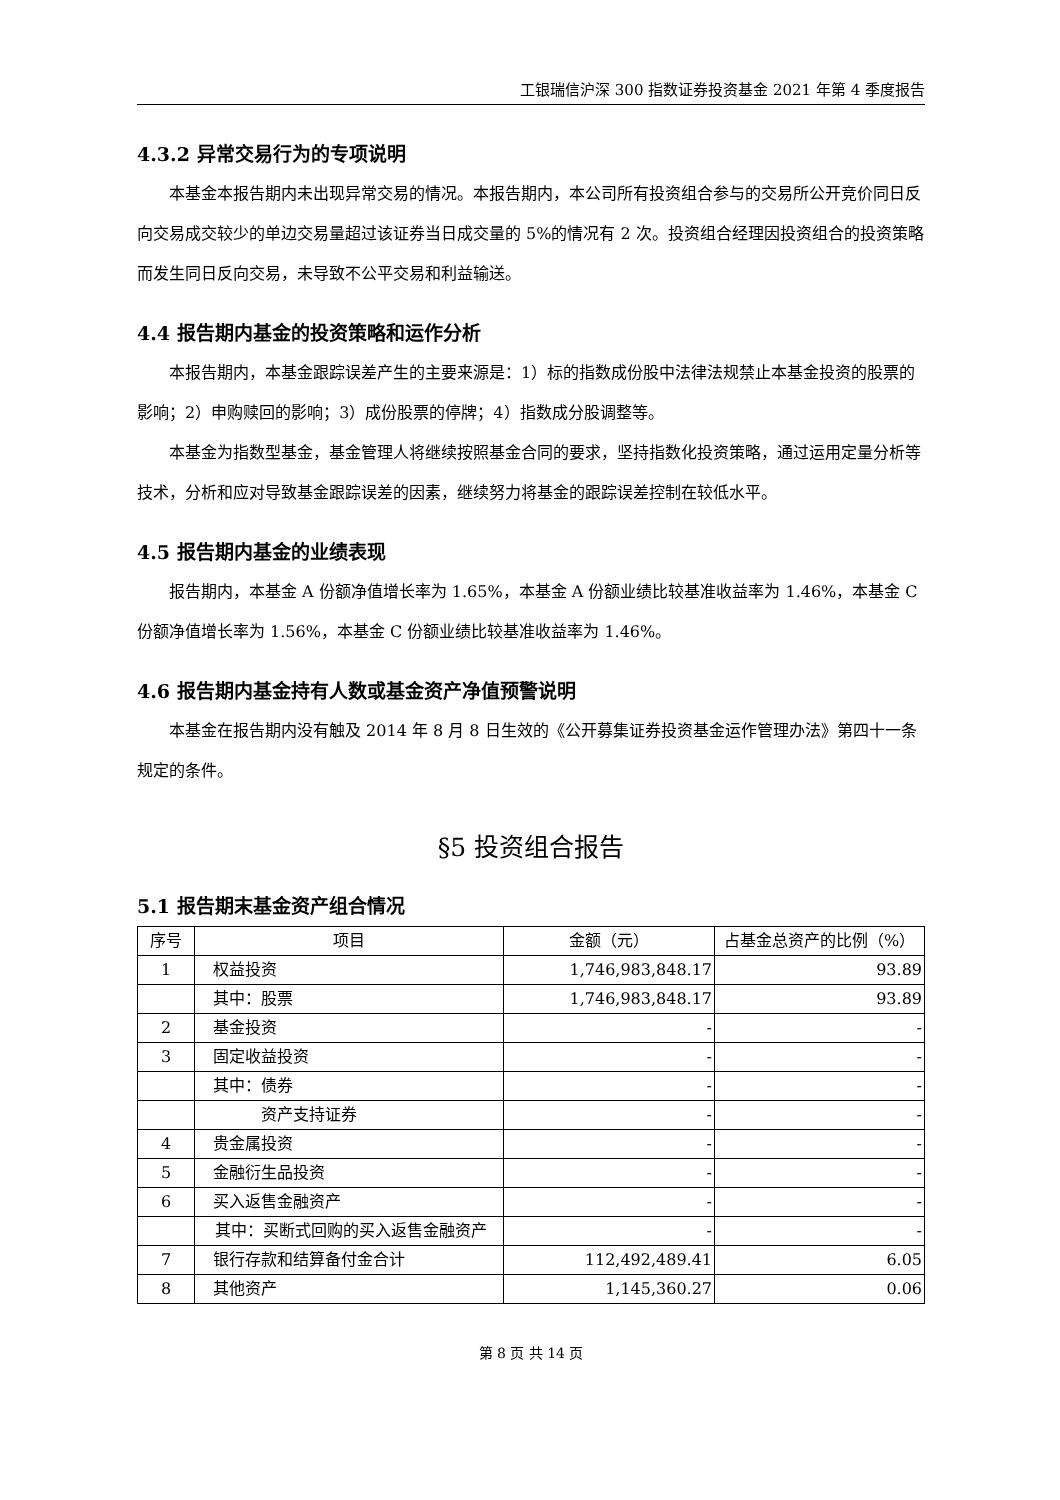工银瑞信沪深 300 指数证券投资基金 2021 年第 4 季度报告
4.3.2 异常交易行为的专项说明
本基金本报告期内未出现异常交易的情况。本报告期内，本公司所有投资组合参与的交易所公开竞价同日反向交易成交较少的单边交易量超过该证券当日成交量的 5%的情况有 2 次。投资组合经理因投资组合的投资策略而发生同日反向交易，未导致不公平交易和利益输送。
4.4 报告期内基金的投资策略和运作分析
本报告期内，本基金跟踪误差产生的主要来源是：1）标的指数成份股中法律法规禁止本基金投资的股票的影响；2）申购赎回的影响；3）成份股票的停牌；4）指数成分股调整等。
本基金为指数型基金，基金管理人将继续按照基金合同的要求，坚持指数化投资策略，通过运用定量分析等技术，分析和应对导致基金跟踪误差的因素，继续努力将基金的跟踪误差控制在较低水平。
4.5 报告期内基金的业绩表现
报告期内，本基金 A 份额净值增长率为 1.65%，本基金 A 份额业绩比较基准收益率为 1.46%，本基金 C 份额净值增长率为 1.56%，本基金 C 份额业绩比较基准收益率为 1.46%。
4.6 报告期内基金持有人数或基金资产净值预警说明
本基金在报告期内没有触及 2014 年 8 月 8 日生效的《公开募集证券投资基金运作管理办法》第四十一条规定的条件。
§5 投资组合报告
5.1 报告期末基金资产组合情况
| 序号 | 项目 | 金额（元） | 占基金总资产的比例（%） |
| --- | --- | --- | --- |
| 1 | 权益投资 | 1,746,983,848.17 | 93.89 |
| | 其中：股票 | 1,746,983,848.17 | 93.89 |
| 2 | 基金投资 | - | - |
| 3 | 固定收益投资 | - | - |
| | 其中：债券 | - | - |
| | 资产支持证券 | - | - |
| 4 | 贵金属投资 | - | - |
| 5 | 金融衍生品投资 | - | - |
| 6 | 买入返售金融资产 | - | - |
| | 其中：买断式回购的买入返售金融资产 | - | - |
| 7 | 银行存款和结算备付金合计 | 112,492,489.41 | 6.05 |
| 8 | 其他资产 | 1,145,360.27 | 0.06 |
第 8 页 共 14 页